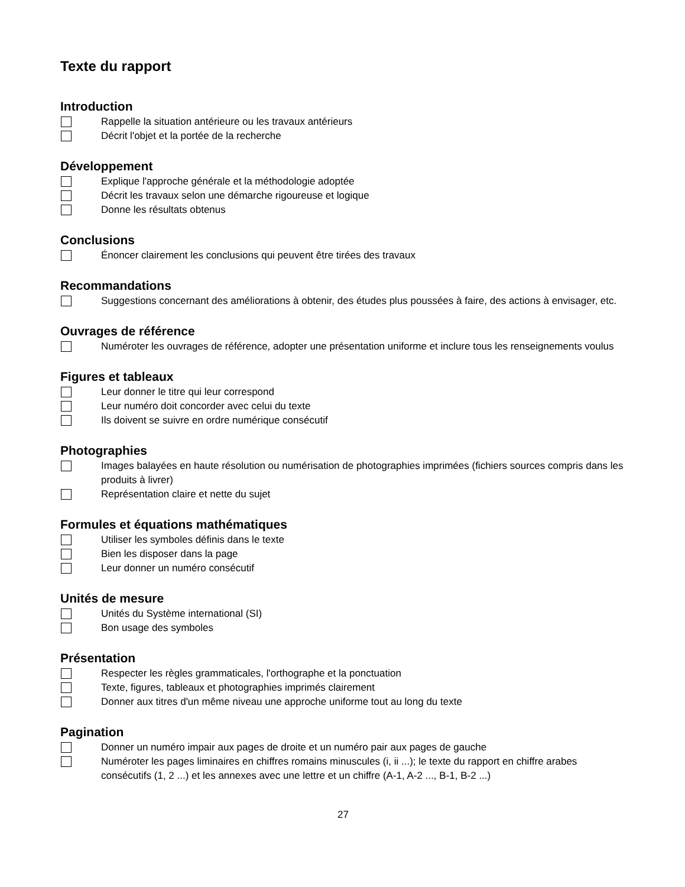Texte du rapport
Introduction
Rappelle la situation antérieure ou les travaux antérieurs
Décrit l'objet et la portée de la recherche
Développement
Explique l'approche générale et la méthodologie adoptée
Décrit les travaux selon une démarche rigoureuse et logique
Donne les résultats obtenus
Conclusions
Énoncer clairement les conclusions qui peuvent être tirées des travaux
Recommandations
Suggestions concernant des améliorations à obtenir, des études plus poussées à faire, des actions à envisager, etc.
Ouvrages de référence
Numéroter les ouvrages de référence, adopter une présentation uniforme et inclure tous les renseignements voulus
Figures et tableaux
Leur donner le titre qui leur correspond
Leur numéro doit concorder avec celui du texte
Ils doivent se suivre en ordre numérique consécutif
Photographies
Images balayées en haute résolution ou numérisation de photographies imprimées (fichiers sources compris dans les produits à livrer)
Représentation claire et nette du sujet
Formules et équations mathématiques
Utiliser les symboles définis dans le texte
Bien les disposer dans la page
Leur donner un numéro consécutif
Unités de mesure
Unités du Système international (SI)
Bon usage des symboles
Présentation
Respecter les règles grammaticales, l'orthographe et la ponctuation
Texte, figures, tableaux et photographies imprimés clairement
Donner aux titres d'un même niveau une approche uniforme tout au long du texte
Pagination
Donner un numéro impair aux pages de droite et un numéro pair aux pages de gauche
Numéroter les pages liminaires en chiffres romains minuscules (i, ii ...); le texte du rapport en chiffre arabes consécutifs (1, 2 ...) et les annexes avec une lettre et un chiffre (A-1, A-2 ..., B-1, B-2 ...)
27